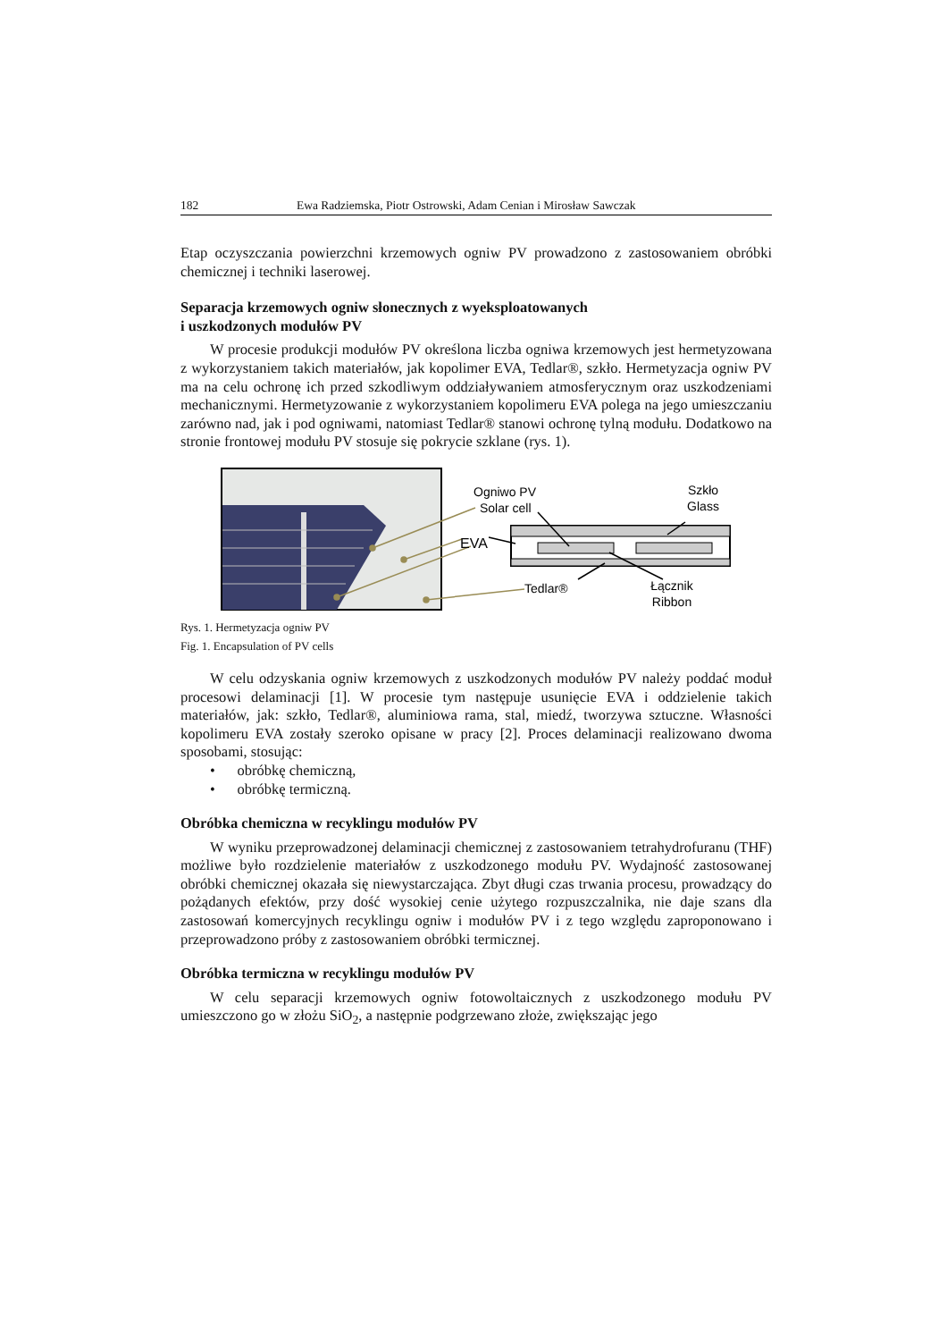182 Ewa Radziemska, Piotr Ostrowski, Adam Cenian i Mirosław Sawczak
Etap oczyszczania powierzchni krzemowych ogniw PV prowadzono z zastosowaniem obróbki chemicznej i techniki laserowej.
Separacja krzemowych ogniw słonecznych z wyeksploatowanych
i uszkodzonych modułów PV
W procesie produkcji modułów PV określona liczba ogniwa krzemowych jest hermetyzowana z wykorzystaniem takich materiałów, jak kopolimer EVA, Tedlar®, szkło. Hermetyzacja ogniw PV ma na celu ochronę ich przed szkodliwym oddziaływaniem atmosferycznym oraz uszkodzeniami mechanicznymi. Hermetyzowanie z wykorzystaniem kopolimeru EVA polega na jego umieszczaniu zarówno nad, jak i pod ogniwami, natomiast Tedlar® stanowi ochronę tylną modułu. Dodatkowo na stronie frontowej modułu PV stosuje się pokrycie szklane (rys. 1).
Ogniwo PV
Solar cell
EVA
Szkło
Glass
Tedlar®
Łącznik
Ribbon
Rys. 1. Hermetyzacja ogniw PV
Fig. 1. Encapsulation of PV cells
W celu odzyskania ogniw krzemowych z uszkodzonych modułów PV należy poddać moduł procesowi delaminacji [1]. W procesie tym następuje usunięcie EVA i oddzielenie takich materiałów, jak: szkło, Tedlar®, aluminiowa rama, stal, miedź, tworzywa sztuczne. Własności kopolimeru EVA zostały szeroko opisane w pracy [2]. Proces delaminacji realizowano dwoma sposobami, stosując:
• obróbkę chemiczną,
• obróbkę termiczną.
Obróbka chemiczna w recyklingu modułów PV
W wyniku przeprowadzonej delaminacji chemicznej z zastosowaniem tetrahydrofuranu (THF) możliwe było rozdzielenie materiałów z uszkodzonego modułu PV. Wydajność zastosowanej obróbki chemicznej okazała się niewystarczająca. Zbyt długi czas trwania procesu, prowadzący do pożądanych efektów, przy dość wysokiej cenie użytego rozpuszczalnika, nie daje szans dla zastosowań komercyjnych recyklingu ogniw i modułów PV i z tego względu zaproponowano i przeprowadzono próby z zastosowaniem obróbki termicznej.
Obróbka termiczna w recyklingu modułów PV
W celu separacji krzemowych ogniw fotowoltaicznych z uszkodzonego modułu PV umieszczono go w złożu SiO<sub>2</sub>, a następnie podgrzewano złoże, zwiększając jego